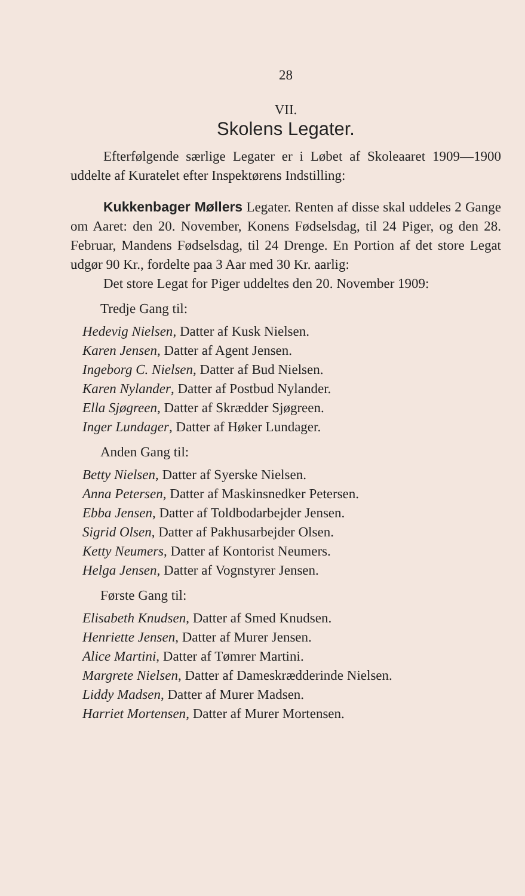28
VII.
Skolens Legater.
Efterfølgende særlige Legater er i Løbet af Skoleaaret 1909—1900 uddelte af Kuratelet efter Inspektørens Indstilling:
Kukkenbager Møllers Legater. Renten af disse skal uddeles 2 Gange om Aaret: den 20. November, Konens Fødselsdag, til 24 Piger, og den 28. Februar, Mandens Fødselsdag, til 24 Drenge. En Portion af det store Legat udgør 90 Kr., fordelte paa 3 Aar med 30 Kr. aarlig:
Det store Legat for Piger uddeltes den 20. November 1909:
Tredje Gang til:
Hedevig Nielsen, Datter af Kusk Nielsen.
Karen Jensen, Datter af Agent Jensen.
Ingeborg C. Nielsen, Datter af Bud Nielsen.
Karen Nylander, Datter af Postbud Nylander.
Ella Sjøgreen, Datter af Skrædder Sjøgreen.
Inger Lundager, Datter af Høker Lundager.
Anden Gang til:
Betty Nielsen, Datter af Syerske Nielsen.
Anna Petersen, Datter af Maskinsnedker Petersen.
Ebba Jensen, Datter af Toldbodarbejder Jensen.
Sigrid Olsen, Datter af Pakhusarbejder Olsen.
Ketty Neumers, Datter af Kontorist Neumers.
Helga Jensen, Datter af Vognstyrer Jensen.
Første Gang til:
Elisabeth Knudsen, Datter af Smed Knudsen.
Henriette Jensen, Datter af Murer Jensen.
Alice Martini, Datter af Tømrer Martini.
Margrete Nielsen, Datter af Dameskrædderinde Nielsen.
Liddy Madsen, Datter af Murer Madsen.
Harriet Mortensen, Datter af Murer Mortensen.